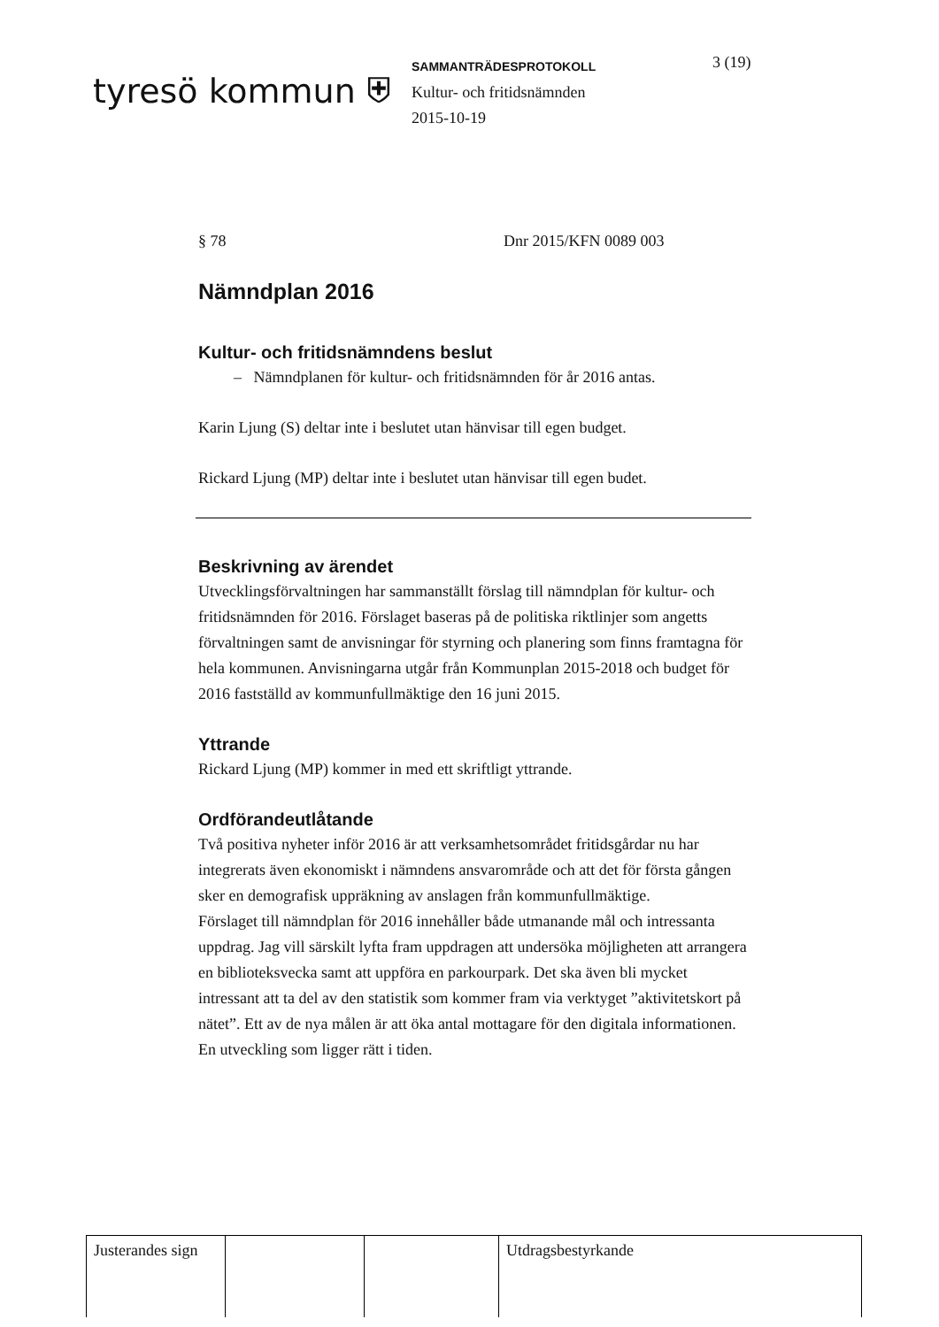tyresö kommun ⛨
SAMMANTRÄDESPROTOKOLL
Kultur- och fritidsnämnden
2015-10-19
3 (19)
§ 78 Dnr 2015/KFN 0089 003
Nämndplan 2016
Kultur- och fritidsnämndens beslut
– Nämndplanen för kultur- och fritidsnämnden för år 2016 antas.
Karin Ljung (S) deltar inte i beslutet utan hänvisar till egen budget.
Rickard Ljung (MP) deltar inte i beslutet utan hänvisar till egen budet.
Beskrivning av ärendet
Utvecklingsförvaltningen har sammanställt förslag till nämndplan för kultur- och fritidsnämnden för 2016. Förslaget baseras på de politiska riktlinjer som angetts förvaltningen samt de anvisningar för styrning och planering som finns framtagna för hela kommunen. Anvisningarna utgår från Kommunplan 2015-2018 och budget för 2016 fastställd av kommunfullmäktige den 16 juni 2015.
Yttrande
Rickard Ljung (MP) kommer in med ett skriftligt yttrande.
Ordförandeutlåtande
Två positiva nyheter inför 2016 är att verksamhetsområdet fritidsgårdar nu har integrerats även ekonomiskt i nämndens ansvarområde och att det för första gången sker en demografisk uppräkning av anslagen från kommunfullmäktige.
Förslaget till nämndplan för 2016 innehåller både utmanande mål och intressanta uppdrag. Jag vill särskilt lyfta fram uppdragen att undersöka möjligheten att arrangera en biblioteksvecka samt att uppföra en parkourpark. Det ska även bli mycket intressant att ta del av den statistik som kommer fram via verktyget ”aktivitetskort på nätet”. Ett av de nya målen är att öka antal mottagare för den digitala informationen. En utveckling som ligger rätt i tiden.
| Justerandes sign | | | Utdragsbestyrkande |